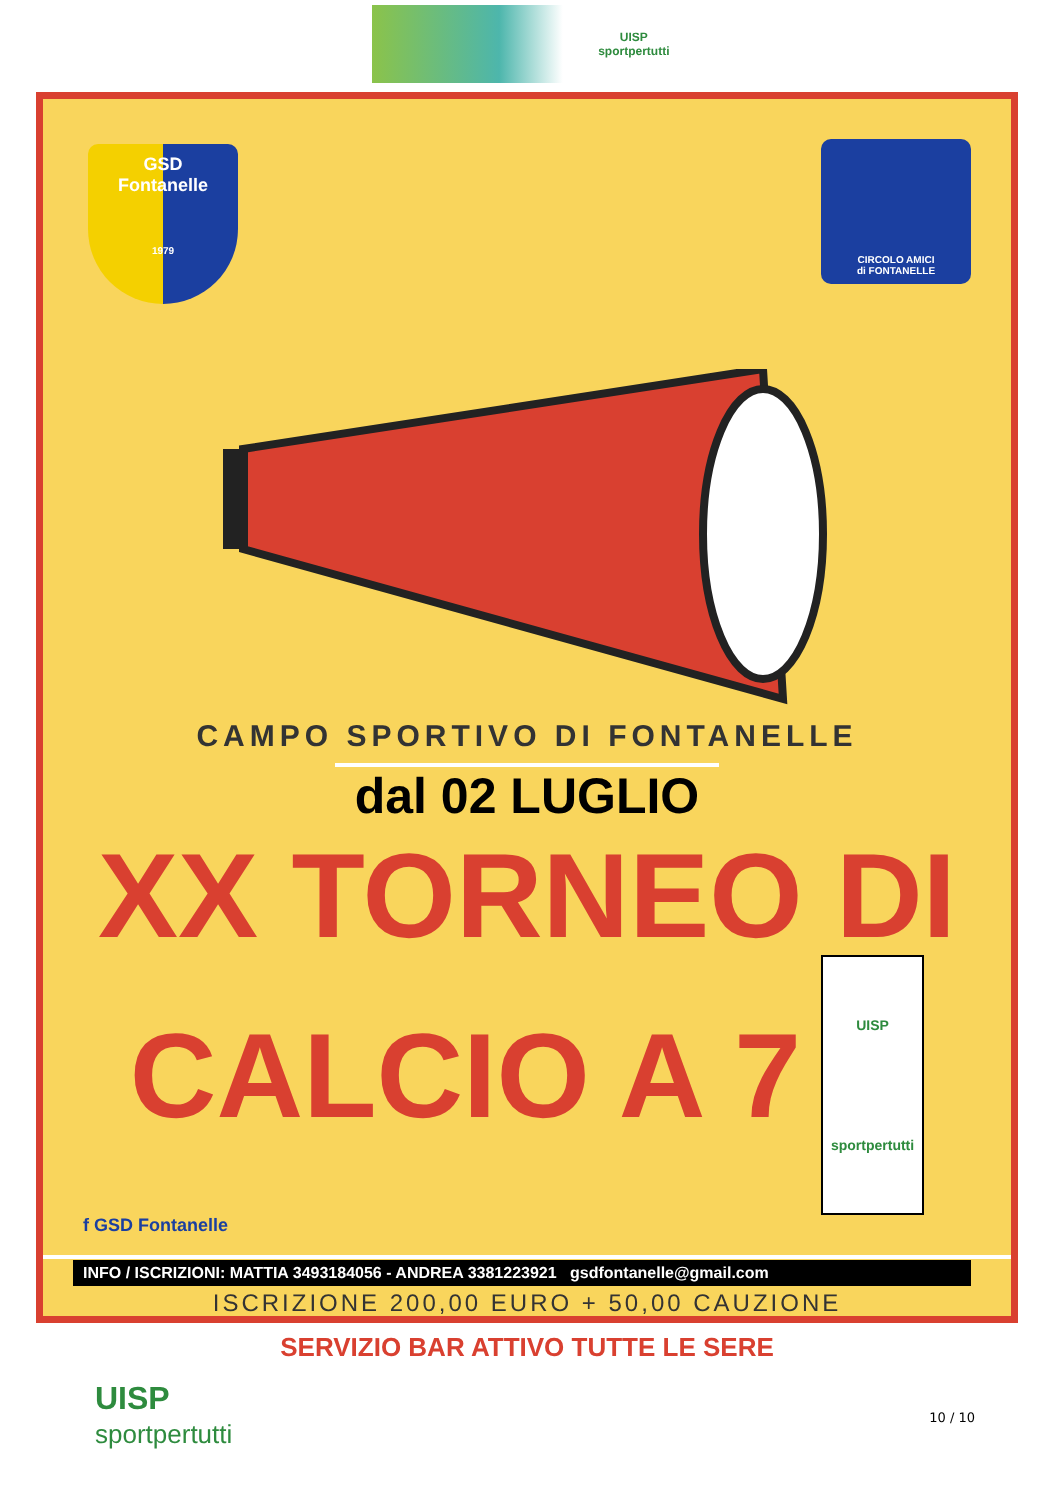UISP
sportpertutti
GSD
Fontanelle
1979
CIRCOLO AMICI
di FONTANELLE
CAMPO SPORTIVO DI FONTANELLE
dal 02 LUGLIO
XX TORNEO DI
CALCIO A 7 UISP
sportpertutti
ISCRIZIONE 200,00 EURO + 50,00 CAUZIONE
SERVIZIO BAR ATTIVO TUTTE LE SERE
f GSD Fontanelle
INFO / ISCRIZIONI: MATTIA 3493184056 - ANDREA 3381223921 gsdfontanelle@gmail.com
UISP
sportpertutti
10 / 10